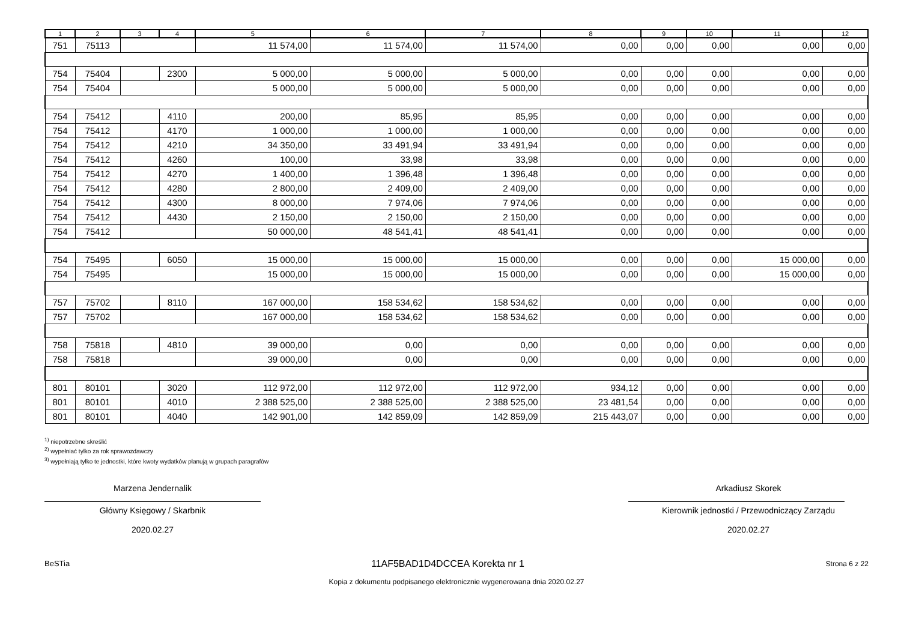| 1 | 2 | 3 | 4 | 5 | 6 | 7 | 8 | 9 | 10 | 11 | 12 |
| --- | --- | --- | --- | --- | --- | --- | --- | --- | --- | --- | --- |
| 751 | 75113 | | | 11 574,00 | 11 574,00 | 11 574,00 | 0,00 | 0,00 | 0,00 | 0,00 | 0,00 |
| 754 | 75404 | | 2300 | 5 000,00 | 5 000,00 | 5 000,00 | 0,00 | 0,00 | 0,00 | 0,00 | 0,00 |
| 754 | 75404 | | | 5 000,00 | 5 000,00 | 5 000,00 | 0,00 | 0,00 | 0,00 | 0,00 | 0,00 |
| 754 | 75412 | | 4110 | 200,00 | 85,95 | 85,95 | 0,00 | 0,00 | 0,00 | 0,00 | 0,00 |
| 754 | 75412 | | 4170 | 1 000,00 | 1 000,00 | 1 000,00 | 0,00 | 0,00 | 0,00 | 0,00 | 0,00 |
| 754 | 75412 | | 4210 | 34 350,00 | 33 491,94 | 33 491,94 | 0,00 | 0,00 | 0,00 | 0,00 | 0,00 |
| 754 | 75412 | | 4260 | 100,00 | 33,98 | 33,98 | 0,00 | 0,00 | 0,00 | 0,00 | 0,00 |
| 754 | 75412 | | 4270 | 1 400,00 | 1 396,48 | 1 396,48 | 0,00 | 0,00 | 0,00 | 0,00 | 0,00 |
| 754 | 75412 | | 4280 | 2 800,00 | 2 409,00 | 2 409,00 | 0,00 | 0,00 | 0,00 | 0,00 | 0,00 |
| 754 | 75412 | | 4300 | 8 000,00 | 7 974,06 | 7 974,06 | 0,00 | 0,00 | 0,00 | 0,00 | 0,00 |
| 754 | 75412 | | 4430 | 2 150,00 | 2 150,00 | 2 150,00 | 0,00 | 0,00 | 0,00 | 0,00 | 0,00 |
| 754 | 75412 | | | 50 000,00 | 48 541,41 | 48 541,41 | 0,00 | 0,00 | 0,00 | 0,00 | 0,00 |
| 754 | 75495 | | 6050 | 15 000,00 | 15 000,00 | 15 000,00 | 0,00 | 0,00 | 0,00 | 15 000,00 | 0,00 |
| 754 | 75495 | | | 15 000,00 | 15 000,00 | 15 000,00 | 0,00 | 0,00 | 0,00 | 15 000,00 | 0,00 |
| 757 | 75702 | | 8110 | 167 000,00 | 158 534,62 | 158 534,62 | 0,00 | 0,00 | 0,00 | 0,00 | 0,00 |
| 757 | 75702 | | | 167 000,00 | 158 534,62 | 158 534,62 | 0,00 | 0,00 | 0,00 | 0,00 | 0,00 |
| 758 | 75818 | | 4810 | 39 000,00 | 0,00 | 0,00 | 0,00 | 0,00 | 0,00 | 0,00 | 0,00 |
| 758 | 75818 | | | 39 000,00 | 0,00 | 0,00 | 0,00 | 0,00 | 0,00 | 0,00 | 0,00 |
| 801 | 80101 | | 3020 | 112 972,00 | 112 972,00 | 112 972,00 | 934,12 | 0,00 | 0,00 | 0,00 | 0,00 |
| 801 | 80101 | | 4010 | 2 388 525,00 | 2 388 525,00 | 2 388 525,00 | 23 481,54 | 0,00 | 0,00 | 0,00 | 0,00 |
| 801 | 80101 | | 4040 | 142 901,00 | 142 859,09 | 142 859,09 | 215 443,07 | 0,00 | 0,00 | 0,00 | 0,00 |
<sup>1)</sup> niepotrzebne skreślić
<sup>2)</sup> wypełniać tylko za rok sprawozdawczy
<sup>3)</sup> wypełniają tylko te jednostki, które kwoty wydatków planują w grupach paragrafów
Marzena Jendernalik
Główny Księgowy / Skarbnik
2020.02.27
Arkadiusz Skorek
Kierownik jednostki / Przewodniczący Zarządu
2020.02.27
BeSTia 11AF5BAD1D4DCCEA Korekta nr 1 Strona 6 z 22
Kopia z dokumentu podpisanego elektronicznie wygenerowana dnia 2020.02.27